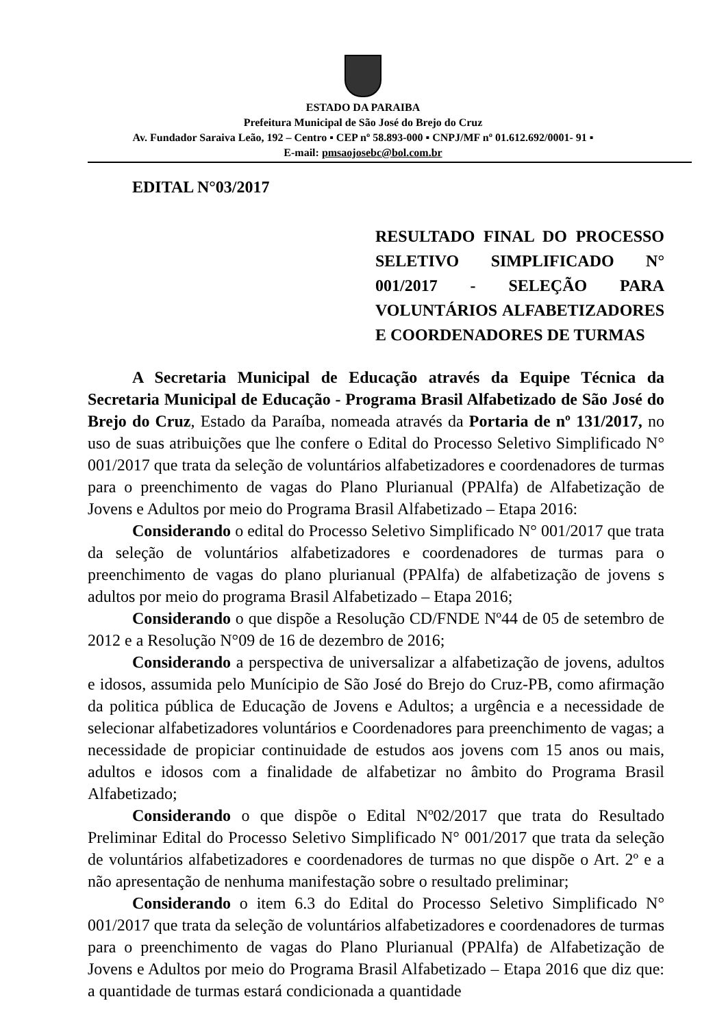ESTADO DA PARAIBA
Prefeitura Municipal de São José do Brejo do Cruz
Av. Fundador Saraiva Leão, 192 – Centro ▪ CEP nº 58.893-000 ▪ CNPJ/MF nº 01.612.692/0001- 91 ▪
E-mail: pmsaojosebc@bol.com.br
EDITAL N°03/2017
RESULTADO FINAL DO PROCESSO SELETIVO SIMPLIFICADO N° 001/2017 - SELEÇÃO PARA VOLUNTÁRIOS ALFABETIZADORES E COORDENADORES DE TURMAS
A Secretaria Municipal de Educação através da Equipe Técnica da Secretaria Municipal de Educação - Programa Brasil Alfabetizado de São José do Brejo do Cruz, Estado da Paraíba, nomeada através da Portaria de nº 131/2017, no uso de suas atribuições que lhe confere o Edital do Processo Seletivo Simplificado N° 001/2017 que trata da seleção de voluntários alfabetizadores e coordenadores de turmas para o preenchimento de vagas do Plano Plurianual (PPAlfa) de Alfabetização de Jovens e Adultos por meio do Programa Brasil Alfabetizado – Etapa 2016:
Considerando o edital do Processo Seletivo Simplificado N° 001/2017 que trata da seleção de voluntários alfabetizadores e coordenadores de turmas para o preenchimento de vagas do plano plurianual (PPAlfa) de alfabetização de jovens s adultos por meio do programa Brasil Alfabetizado – Etapa 2016;
Considerando o que dispõe a Resolução CD/FNDE Nº44 de 05 de setembro de 2012 e a Resolução N°09 de 16 de dezembro de 2016;
Considerando a perspectiva de universalizar a alfabetização de jovens, adultos e idosos, assumida pelo Munícipio de São José do Brejo do Cruz-PB, como afirmação da politica pública de Educação de Jovens e Adultos; a urgência e a necessidade de selecionar alfabetizadores voluntários e Coordenadores para preenchimento de vagas; a necessidade de propiciar continuidade de estudos aos jovens com 15 anos ou mais, adultos e idosos com a finalidade de alfabetizar no âmbito do Programa Brasil Alfabetizado;
Considerando o que dispõe o Edital Nº02/2017 que trata do Resultado Preliminar Edital do Processo Seletivo Simplificado N° 001/2017 que trata da seleção de voluntários alfabetizadores e coordenadores de turmas no que dispõe o Art. 2º e a não apresentação de nenhuma manifestação sobre o resultado preliminar;
Considerando o item 6.3 do Edital do Processo Seletivo Simplificado N° 001/2017 que trata da seleção de voluntários alfabetizadores e coordenadores de turmas para o preenchimento de vagas do Plano Plurianual (PPAlfa) de Alfabetização de Jovens e Adultos por meio do Programa Brasil Alfabetizado – Etapa 2016 que diz que: a quantidade de turmas estará condicionada a quantidade